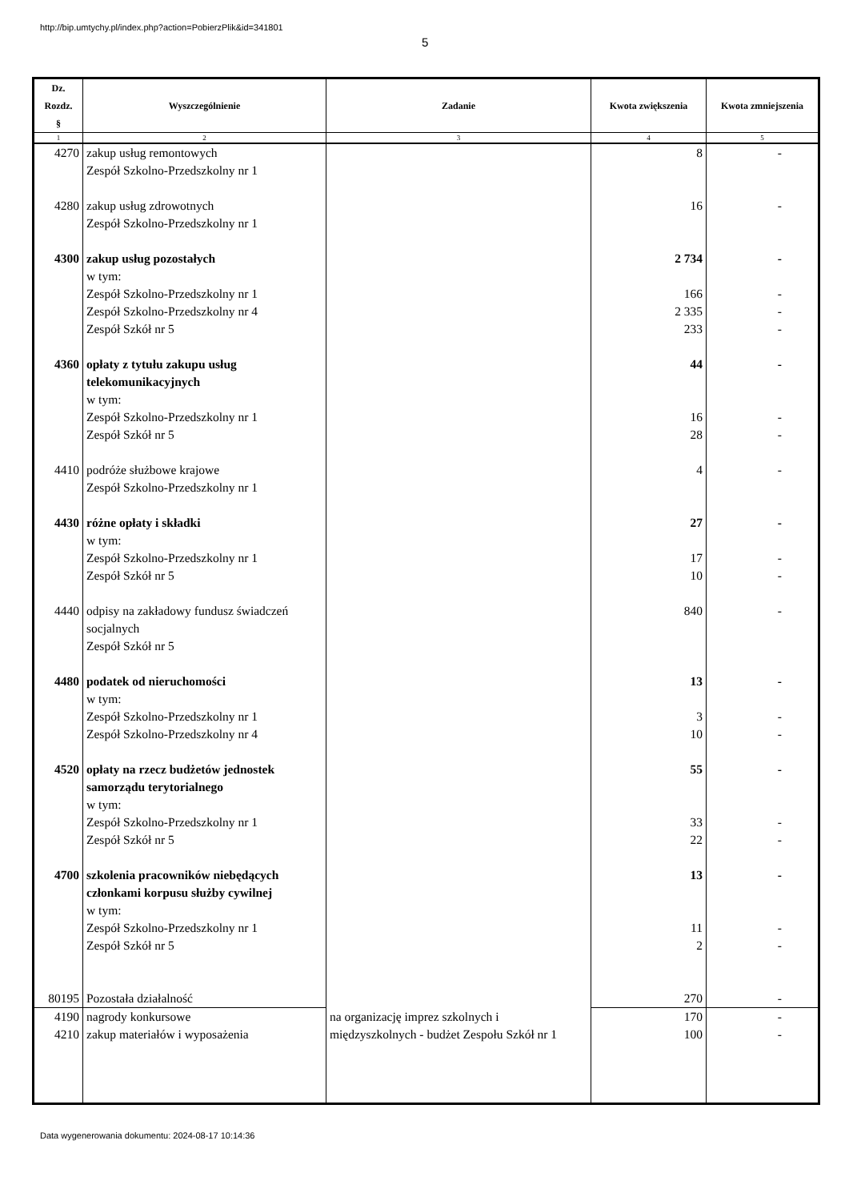http://bip.umtychy.pl/index.php?action=PobierzPlik&id=341801
5
| Dz. Rozdz. § | Wyszczególnienie | Zadanie | Kwota zwiększenia | Kwota zmniejszenia |
| --- | --- | --- | --- | --- |
| 1 | 2 | 3 | 4 | 5 |
| 4270 | zakup usług remontowych Zespół Szkolno-Przedszkolny nr 1 | | 8 | - |
| 4280 | zakup usług zdrowotnych Zespół Szkolno-Przedszkolny nr 1 | | 16 | - |
| 4300 | zakup usług pozostałych w tym: Zespół Szkolno-Przedszkolny nr 1 Zespół Szkolno-Przedszkolny nr 4 Zespół Szkół nr 5 | | 2 734 166 2 335 233 | - - - - |
| 4360 | opłaty z tytułu zakupu usług telekomunikacyjnych w tym: Zespół Szkolno-Przedszkolny nr 1 Zespół Szkół nr 5 | | 44 16 28 | - - - |
| 4410 | podróże służbowe krajowe Zespół Szkolno-Przedszkolny nr 1 | | 4 | - |
| 4430 | różne opłaty i składki w tym: Zespół Szkolno-Przedszkolny nr 1 Zespół Szkół nr 5 | | 27 17 10 | - - - |
| 4440 | odpisy na zakładowy fundusz świadczeń socjalnych Zespół Szkół nr 5 | | 840 | - |
| 4480 | podatek od nieruchomości w tym: Zespół Szkolno-Przedszkolny nr 1 Zespół Szkolno-Przedszkolny nr 4 | | 13 3 10 | - - - |
| 4520 | opłaty na rzecz budżetów jednostek samorządu terytorialnego w tym: Zespół Szkolno-Przedszkolny nr 1 Zespół Szkół nr 5 | | 55 33 22 | - - - |
| 4700 | szkolenia pracowników niebędących członkami korpusu służby cywilnej w tym: Zespół Szkolno-Przedszkolny nr 1 Zespół Szkół nr 5 | | 13 11 2 | - - - |
| 80195 | Pozostała działalność | | 270 | - |
| 4190 4210 | nagrody konkursowe zakup materiałów i wyposażenia | na organizację imprez szkolnych i międzyszkolnych - budżet Zespołu Szkół nr 1 | 170 100 | - - |
Data wygenerowania dokumentu: 2024-08-17 10:14:36